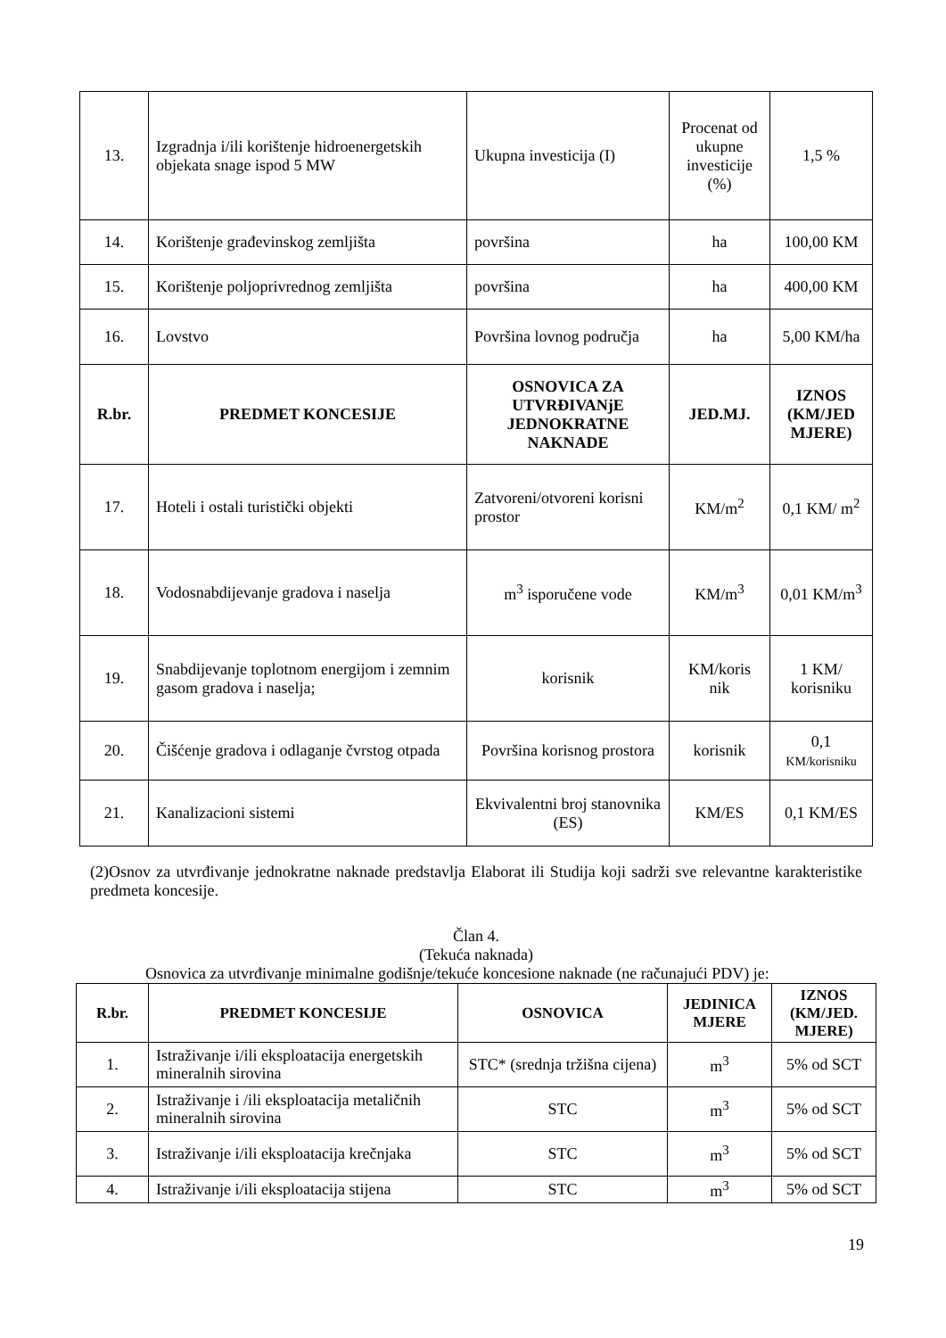| 13. | Izgradnja i/ili korištenje hidroenergetskih objekata snage ispod 5 MW | Ukupna investicija (I) | Procenat od ukupne investicije (%) | 1,5 % |
| 14. | Korištenje građevinskog zemljišta | površina | ha | 100,00 KM |
| 15. | Korištenje poljoprivrednog zemljišta | površina | ha | 400,00 KM |
| 16. | Lovstvo | Površina lovnog područja | ha | 5,00 KM/ha |
| R.br. | PREDMET KONCESIJE | OSNOVICA ZA UTVRĐIVANjE JEDNOKRATNE NAKNADE | JED.MJ. | IZNOS (KM/JED MJERE) |
| 17. | Hoteli i ostali turistički objekti | Zatvoreni/otvoreni korisni prostor | KM/m<sup>2</sup> | 0,1 KM/ m<sup>2</sup> |
| 18. | Vodosnabdijevanje gradova i naselja | m<sup>3</sup> isporučene vode | KM/m<sup>3</sup> | 0,01 KM/m<sup>3</sup> |
| 19. | Snabdijevanje toplotnom energijom i zemnim gasom gradova i naselja; | korisnik | KM/koris nik | 1 KM/ korisniku |
| 20. | Čišćenje gradova i odlaganje čvrstog otpada | Površina korisnog prostora | korisnik | 0,1 KM/korisniku |
| 21. | Kanalizacioni sistemi | Ekvivalentni broj stanovnika (ES) | KM/ES | 0,1 KM/ES |
(2)Osnov za utvrđivanje jednokratne naknade predstavlja Elaborat ili Studija koji sadrži sve relevantne karakteristike predmeta koncesije.
Član 4.
(Tekuća naknada)
Osnovica za utvrđivanje minimalne godišnje/tekuće koncesione naknade (ne računajući PDV) je:
| R.br. | PREDMET KONCESIJE | OSNOVICA | JEDINICA MJERE | IZNOS (KM/JED. MJERE) |
| --- | --- | --- | --- | --- |
| 1. | Istraživanje i/ili eksploatacija energetskih mineralnih sirovina | STC* (srednja tržišna cijena) | m<sup>3</sup> | 5% od SCT |
| 2. | Istraživanje i /ili eksploatacija metaličnih mineralnih sirovina | STC | m<sup>3</sup> | 5% od SCT |
| 3. | Istraživanje i/ili eksploatacija krečnjaka | STC | m<sup>3</sup> | 5% od SCT |
| 4. | Istraživanje i/ili eksploatacija stijena | STC | m<sup>3</sup> | 5% od SCT |
19